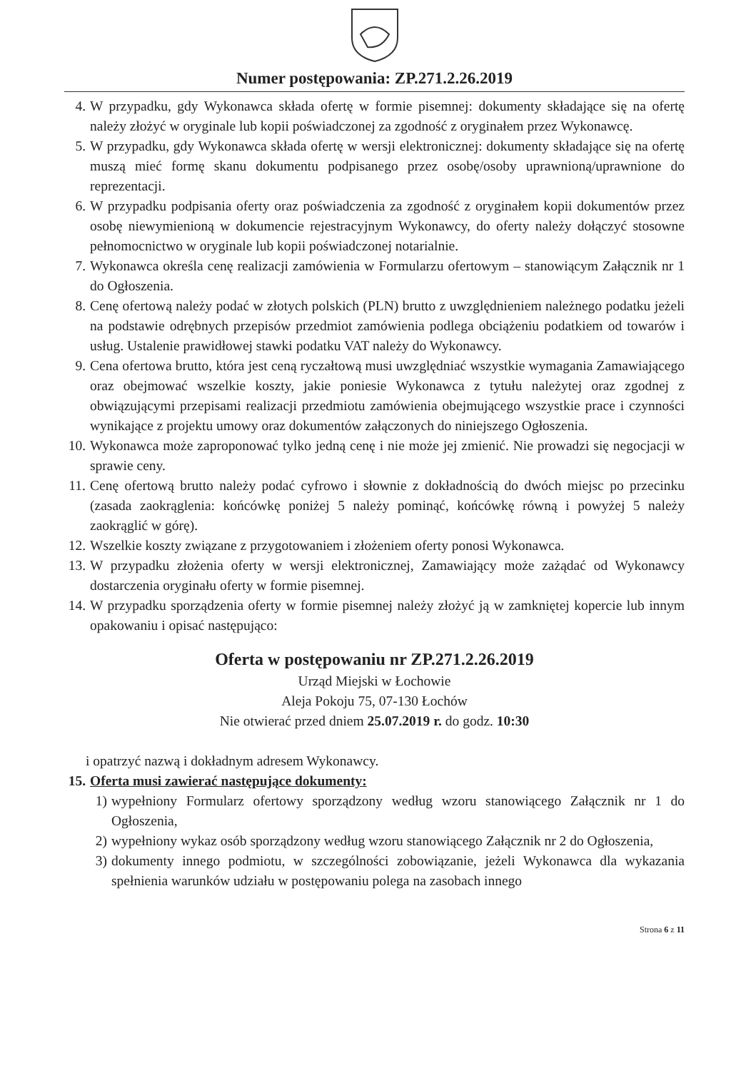Numer postępowania: ZP.271.2.26.2019
4. W przypadku, gdy Wykonawca składa ofertę w formie pisemnej: dokumenty składające się na ofertę należy złożyć w oryginale lub kopii poświadczonej za zgodność z oryginałem przez Wykonawcę.
5. W przypadku, gdy Wykonawca składa ofertę w wersji elektronicznej: dokumenty składające się na ofertę muszą mieć formę skanu dokumentu podpisanego przez osobę/osoby uprawnioną/uprawnione do reprezentacji.
6. W przypadku podpisania oferty oraz poświadczenia za zgodność z oryginałem kopii dokumentów przez osobę niewymienioną w dokumencie rejestracyjnym Wykonawcy, do oferty należy dołączyć stosowne pełnomocnictwo w oryginale lub kopii poświadczonej notarialnie.
7. Wykonawca określa cenę realizacji zamówienia w Formularzu ofertowym – stanowiącym Załącznik nr 1 do Ogłoszenia.
8. Cenę ofertową należy podać w złotych polskich (PLN) brutto z uwzględnieniem należnego podatku jeżeli na podstawie odrębnych przepisów przedmiot zamówienia podlega obciążeniu podatkiem od towarów i usług. Ustalenie prawidłowej stawki podatku VAT należy do Wykonawcy.
9. Cena ofertowa brutto, która jest ceną ryczałtową musi uwzględniać wszystkie wymagania Zamawiającego oraz obejmować wszelkie koszty, jakie poniesie Wykonawca z tytułu należytej oraz zgodnej z obwiązującymi przepisami realizacji przedmiotu zamówienia obejmującego wszystkie prace i czynności wynikające z projektu umowy oraz dokumentów załączonych do niniejszego Ogłoszenia.
10. Wykonawca może zaproponować tylko jedną cenę i nie może jej zmienić. Nie prowadzi się negocjacji w sprawie ceny.
11. Cenę ofertową brutto należy podać cyfrowo i słownie z dokładnością do dwóch miejsc po przecinku (zasada zaokrąglenia: końcówkę poniżej 5 należy pominąć, końcówkę równą i powyżej 5 należy zaokrąglić w górę).
12. Wszelkie koszty związane z przygotowaniem i złożeniem oferty ponosi Wykonawca.
13. W przypadku złożenia oferty w wersji elektronicznej, Zamawiający może zażądać od Wykonawcy dostarczenia oryginału oferty w formie pisemnej.
14. W przypadku sporządzenia oferty w formie pisemnej należy złożyć ją w zamkniętej kopercie lub innym opakowaniu i opisać następująco:
Oferta w postępowaniu nr ZP.271.2.26.2019
Urząd Miejski w Łochowie
Aleja Pokoju 75, 07-130 Łochów
Nie otwierać przed dniem 25.07.2019 r. do godz. 10:30
i opatrzyć nazwą i dokładnym adresem Wykonawcy.
15. Oferta musi zawierać następujące dokumenty:
1) wypełniony Formularz ofertowy sporządzony według wzoru stanowiącego Załącznik nr 1 do Ogłoszenia,
2) wypełniony wykaz osób sporządzony według wzoru stanowiącego Załącznik nr 2 do Ogłoszenia,
3) dokumenty innego podmiotu, w szczególności zobowiązanie, jeżeli Wykonawca dla wykazania spełnienia warunków udziału w postępowaniu polega na zasobach innego
Strona 6 z 11